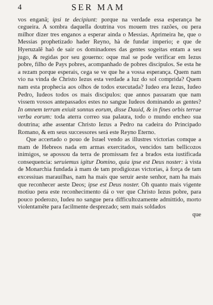4 SER MAM
vos enganã; ipsi te decipiunt: porque na verdade essa esperança he cegueira. A sombra daquella doutrina vos mouem tres razões, ou pera milhor dizer tres enganos a esperar ainda o Messias. Aprimeira he, que o Messias prophetizado hader Reyno, hà de fundar imperio; e que de Hyeruzalẽ haõ de sair os dominadores das gentes sogeitas entam a seu jugo, & regidas por seu gouerno: oque mal se pode verificar em Iezus pobre, filho de Pays pobres, acompanhado de pobres discipulos. Se esta he a rezam porque esperais, cega se ve que he a vossa esperança. Quem nam vio na vinda de Christo Iezus esta verdade a luz do sol comprida? Quem nam esta prophecia aos olhos de todos executada? Iudeo era Iezus, Iudeo Pedro, Iudeos todos os mais discipulos: que annos passaram que nam vissem vossos antepassados estes no sangue Iudeos dominando as gentes? In omnem terram exiuit sonnus eorum, disse Dauid, & in fines orbis terrae verba eorum: toda aterra correo sua palaura, todo o mundo encheo sua doutrina; athe assentar Christo Iezus a Pedro na cadeira do Principado Romano, & em seus successores será este Reyno Eterno.
Que accertado o pouo de Israel vendo as illustres victorias comque a mam de Hebreos nada em armas exercitados, vencidos tam bellicozos inimigos, se apossou da terra de promissam fez a brados esta iustificada consequencia: seruiemus igitur Domino, quia ipse est Deus noster: à vista de Monarchia fundada à mam de tam prodigiozas victorias, à força de tam excessiuas marauilhas, nam ha mais que seruir aeste senhor, nam ha mais que reconhecer aeste Deos; ipse est Deus noster. Oh quanto mais vigente motiuo pera este reconhecimento dá o ver que Christo Iezus pobre, para pouco poderozo, Iudeu no sangue pera difficultozamente admittido, morto violentamẽte para facilmente desprezado; sem mais soldados
que